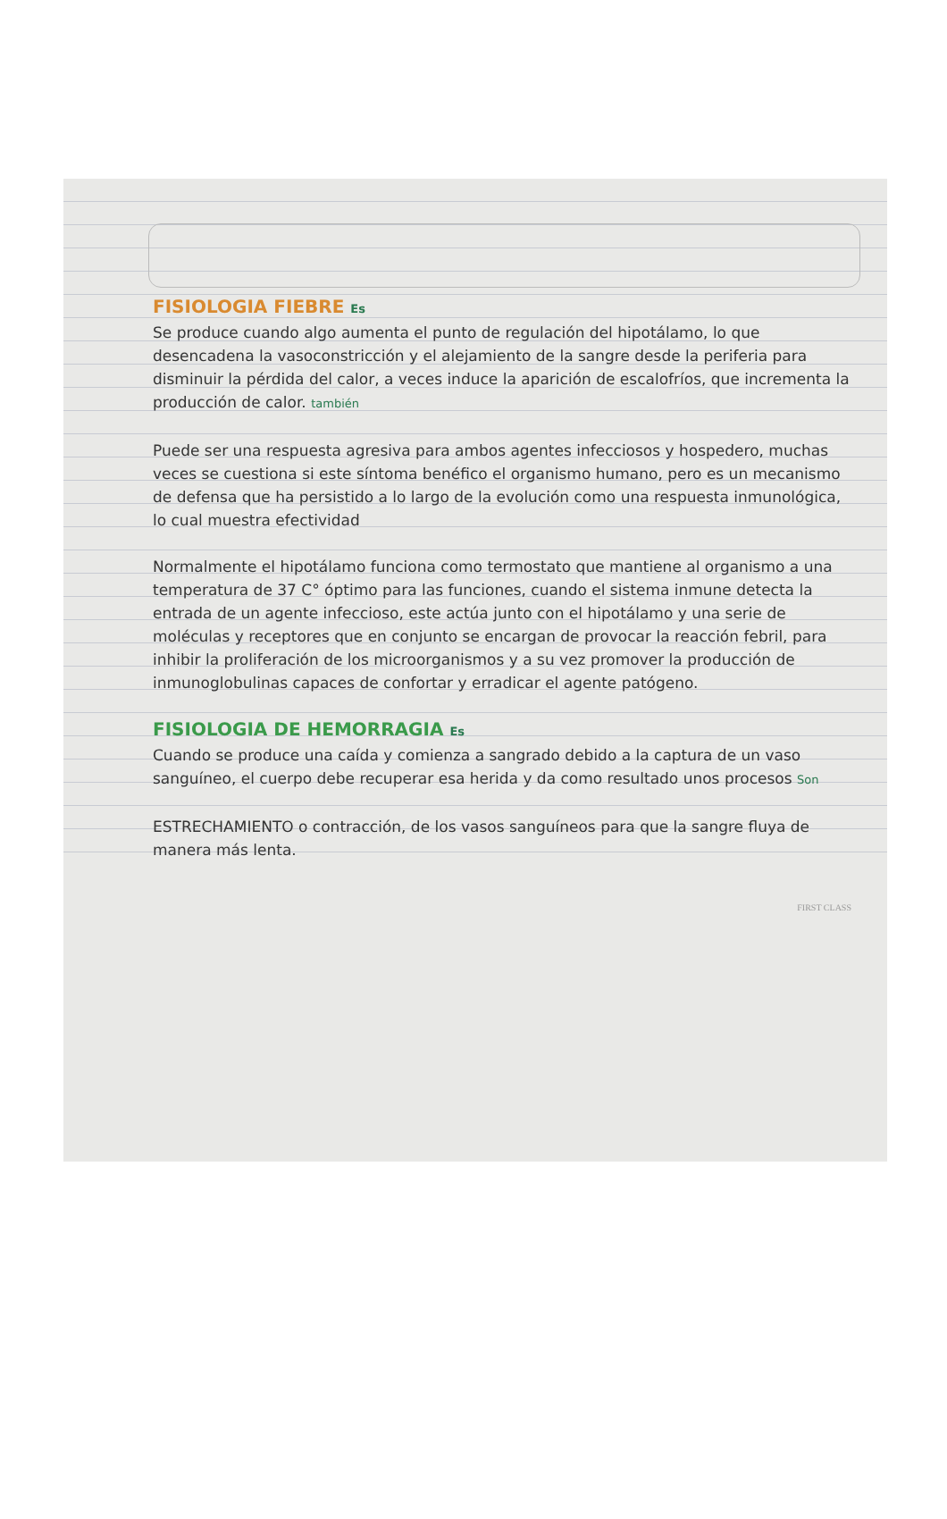FISIOLOGIA FIEBRE Es
Se produce cuando algo aumenta el punto de regulación del hipotálamo, lo que desencadena la vasoconstricción y el alejamiento de la sangre desde la periferia para disminuir la pérdida del calor, a veces induce la aparición de escalofríos, que incrementa la producción de calor. también
Puede ser una respuesta agresiva para ambos agentes infecciosos y hospedero, muchas veces se cuestiona si este síntoma benéfico el organismo humano, pero es un mecanismo de defensa que ha persistido a lo largo de la evolución como una respuesta inmunológica, lo cual muestra efectividad
Normalmente el hipotálamo funciona como termostato que mantiene al organismo a una temperatura de 37 C° óptimo para las funciones, cuando el sistema inmune detecta la entrada de un agente infeccioso, este actúa junto con el hipotálamo y una serie de moléculas y receptores que en conjunto se encargan de provocar la reacción febril, para inhibir la proliferación de los microorganismos y a su vez promover la producción de inmunoglobulinas capaces de confortar y erradicar el agente patógeno.
FISIOLOGIA DE HEMORRAGIA Es
Cuando se produce una caída y comienza a sangrado debido a la captura de un vaso sanguíneo, el cuerpo debe recuperar esa herida y da como resultado unos procesos Son
ESTRECHAMIENTO o contracción, de los vasos sanguíneos para que la sangre fluya de manera más lenta.
FIRST CLASS